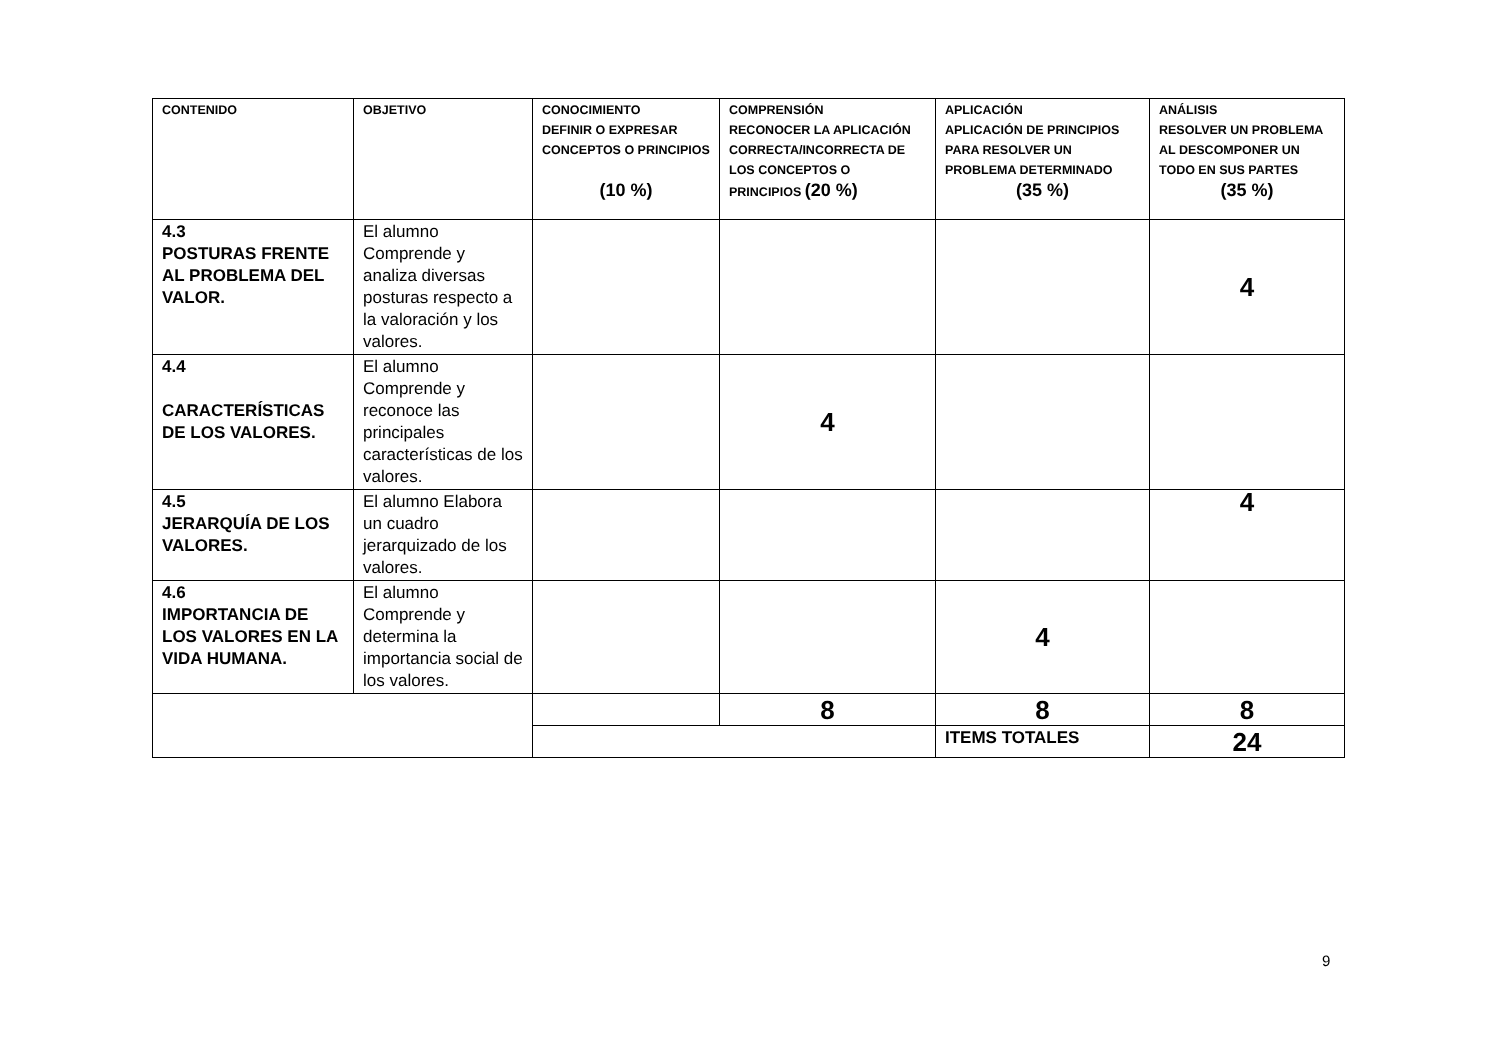| CONTENIDO | OBJETIVO | CONOCIMIENTO DEFINIR O EXPRESAR CONCEPTOS O PRINCIPIOS (10 %) | COMPRENSIÓN RECONOCER LA APLICACIÓN CORRECTA/INCORRECTA DE LOS CONCEPTOS O PRINCIPIOS (20 %) | APLICACIÓN APLICACIÓN DE PRINCIPIOS PARA RESOLVER UN PROBLEMA DETERMINADO (35 %) | ANÁLISIS RESOLVER UN PROBLEMA AL DESCOMPONER UN TODO EN SUS PARTES (35 %) |
| --- | --- | --- | --- | --- | --- |
| 4.3 POSTURAS FRENTE AL PROBLEMA DEL VALOR. | El alumno Comprende y analiza diversas posturas respecto a la valoración y los valores. | | | | 4 |
| 4.4 CARACTERÍSTICAS DE LOS VALORES. | El alumno Comprende y reconoce las principales características de los valores. | | 4 | | |
| 4.5 JERARQUÍA DE LOS VALORES. | El alumno Elabora un cuadro jerarquizado de los valores. | | | | 4 |
| 4.6 IMPORTANCIA DE LOS VALORES EN LA VIDA HUMANA. | El alumno Comprende y determina la importancia social de los valores. | | | 4 | |
| | | | 8 | 8 | 8 |
| | | | | ITEMS TOTALES | 24 |
9